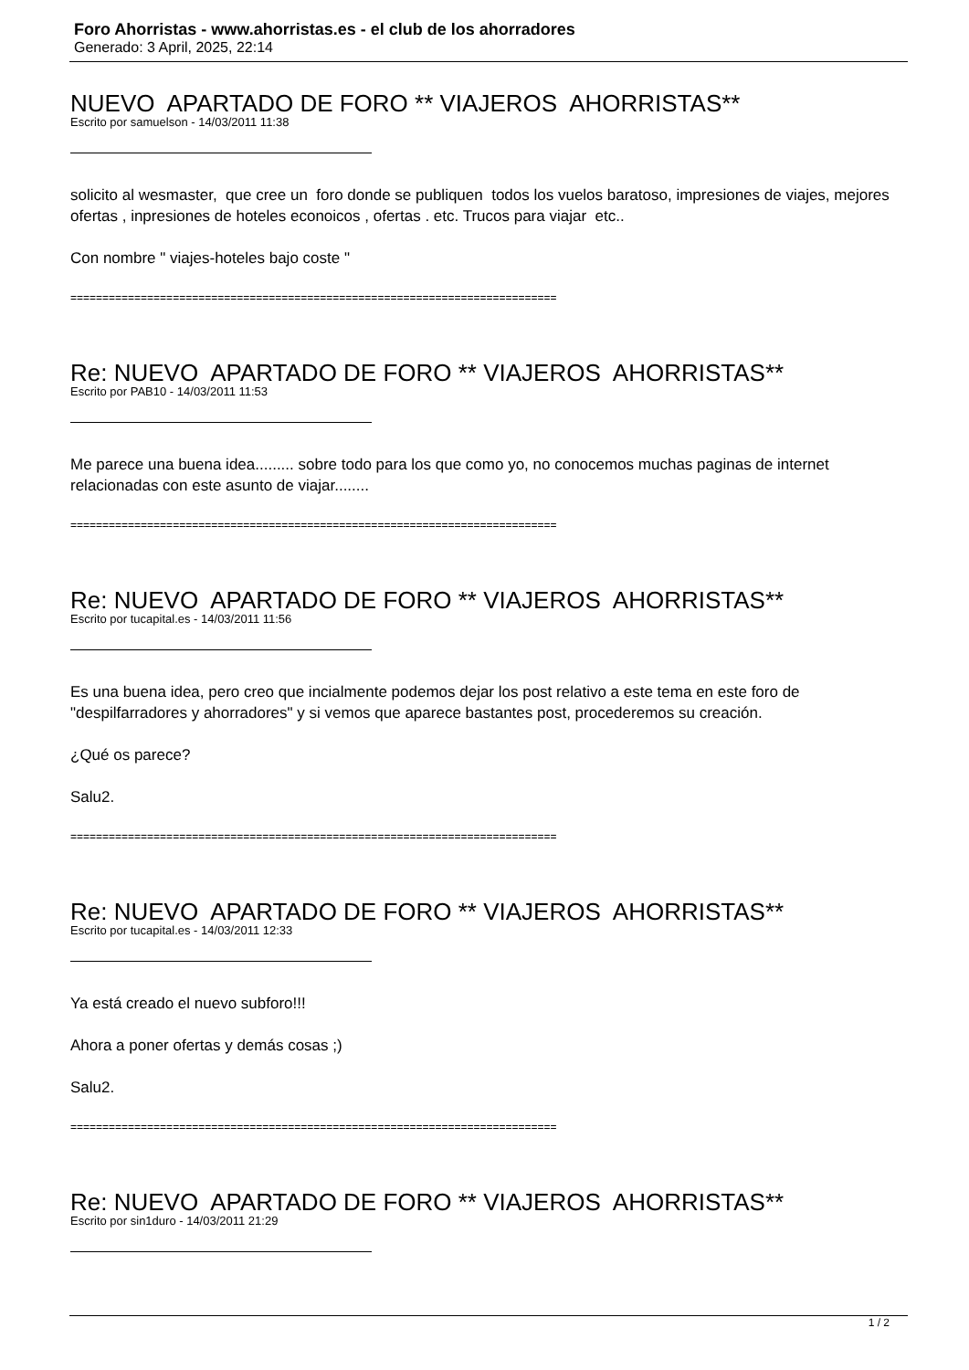Foro Ahorristas - www.ahorristas.es - el club de los ahorradores
Generado: 3 April, 2025, 22:14
NUEVO APARTADO DE FORO ** VIAJEROS AHORRISTAS**
Escrito por samuelson - 14/03/2011 11:38
solicito al wesmaster, que cree un foro donde se publiquen todos los vuelos baratoso, impresiones de viajes, mejores ofertas , inpresiones de hoteles econoicos , ofertas . etc. Trucos para viajar etc..
Con nombre " viajes-hoteles bajo coste "
============================================================================
Re: NUEVO APARTADO DE FORO ** VIAJEROS AHORRISTAS**
Escrito por PAB10 - 14/03/2011 11:53
Me parece una buena idea......... sobre todo para los que como yo, no conocemos muchas paginas de internet relacionadas con este asunto de viajar........
============================================================================
Re: NUEVO APARTADO DE FORO ** VIAJEROS AHORRISTAS**
Escrito por tucapital.es - 14/03/2011 11:56
Es una buena idea, pero creo que incialmente podemos dejar los post relativo a este tema en este foro de "despilfarradores y ahorradores" y si vemos que aparece bastantes post, procederemos su creación.
¿Qué os parece?
Salu2.
============================================================================
Re: NUEVO APARTADO DE FORO ** VIAJEROS AHORRISTAS**
Escrito por tucapital.es - 14/03/2011 12:33
Ya está creado el nuevo subforo!!!
Ahora a poner ofertas y demás cosas ;)
Salu2.
============================================================================
Re: NUEVO APARTADO DE FORO ** VIAJEROS AHORRISTAS**
Escrito por sin1duro - 14/03/2011 21:29
1 / 2